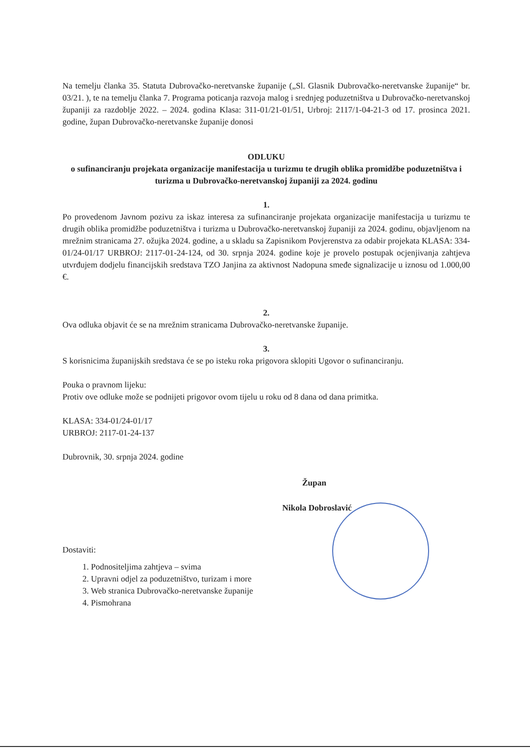Na temelju članka 35. Statuta Dubrovačko-neretvanske županije („Sl. Glasnik Dubrovačko-neretvanske županije“ br. 03/21. ), te na temelju članka 7. Programa poticanja razvoja malog i srednjeg poduzetništva u Dubrovačko-neretvanskoj županiji za razdoblje 2022. – 2024. godina Klasa: 311-01/21-01/51, Urbroj: 2117/1-04-21-3 od 17. prosinca 2021. godine, župan Dubrovačko-neretvanske županije donosi
ODLUKU
o sufinanciranju projekata organizacije manifestacija u turizmu te drugih oblika promidžbe poduzetništva i turizma u Dubrovačko-neretvanskoj županiji za 2024. godinu
1.
Po provedenom Javnom pozivu za iskaz interesa za sufinanciranje projekata organizacije manifestacija u turizmu te drugih oblika promidžbe poduzetništva i turizma u Dubrovačko-neretvanskoj županiji za 2024. godinu, objavljenom na mrežnim stranicama 27. ožujka 2024. godine, a u skladu sa Zapisnikom Povjerenstva za odabir projekata KLASA: 334-01/24-01/17 URBROJ: 2117-01-24-124, od 30. srpnja 2024. godine koje je provelo postupak ocjenjivanja zahtjeva utvrđujem dodjelu financijskih sredstava TZO Janjina za aktivnost Nadopuna smeđe signalizacije u iznosu od 1.000,00 €.
2.
Ova odluka objavit će se na mrežnim stranicama Dubrovačko-neretvanske županije.
3.
S korisnicima županijskih sredstava će se po isteku roka prigovora sklopiti Ugovor o sufinanciranju.
Pouka o pravnom lijeku:
Protiv ove odluke može se podnijeti prigovor ovom tijelu u roku od 8 dana od dana primitka.
KLASA: 334-01/24-01/17
URBROJ: 2117-01-24-137
Dubrovnik, 30. srpnja 2024. godine
Župan
Nikola Dobroslavić
Dostaviti:
1. Podnositeljima zahtjeva – svima
2. Upravni odjel za poduzetništvo, turizam i more
3. Web stranica Dubrovačko-neretvanske županije
4. Pismohrana